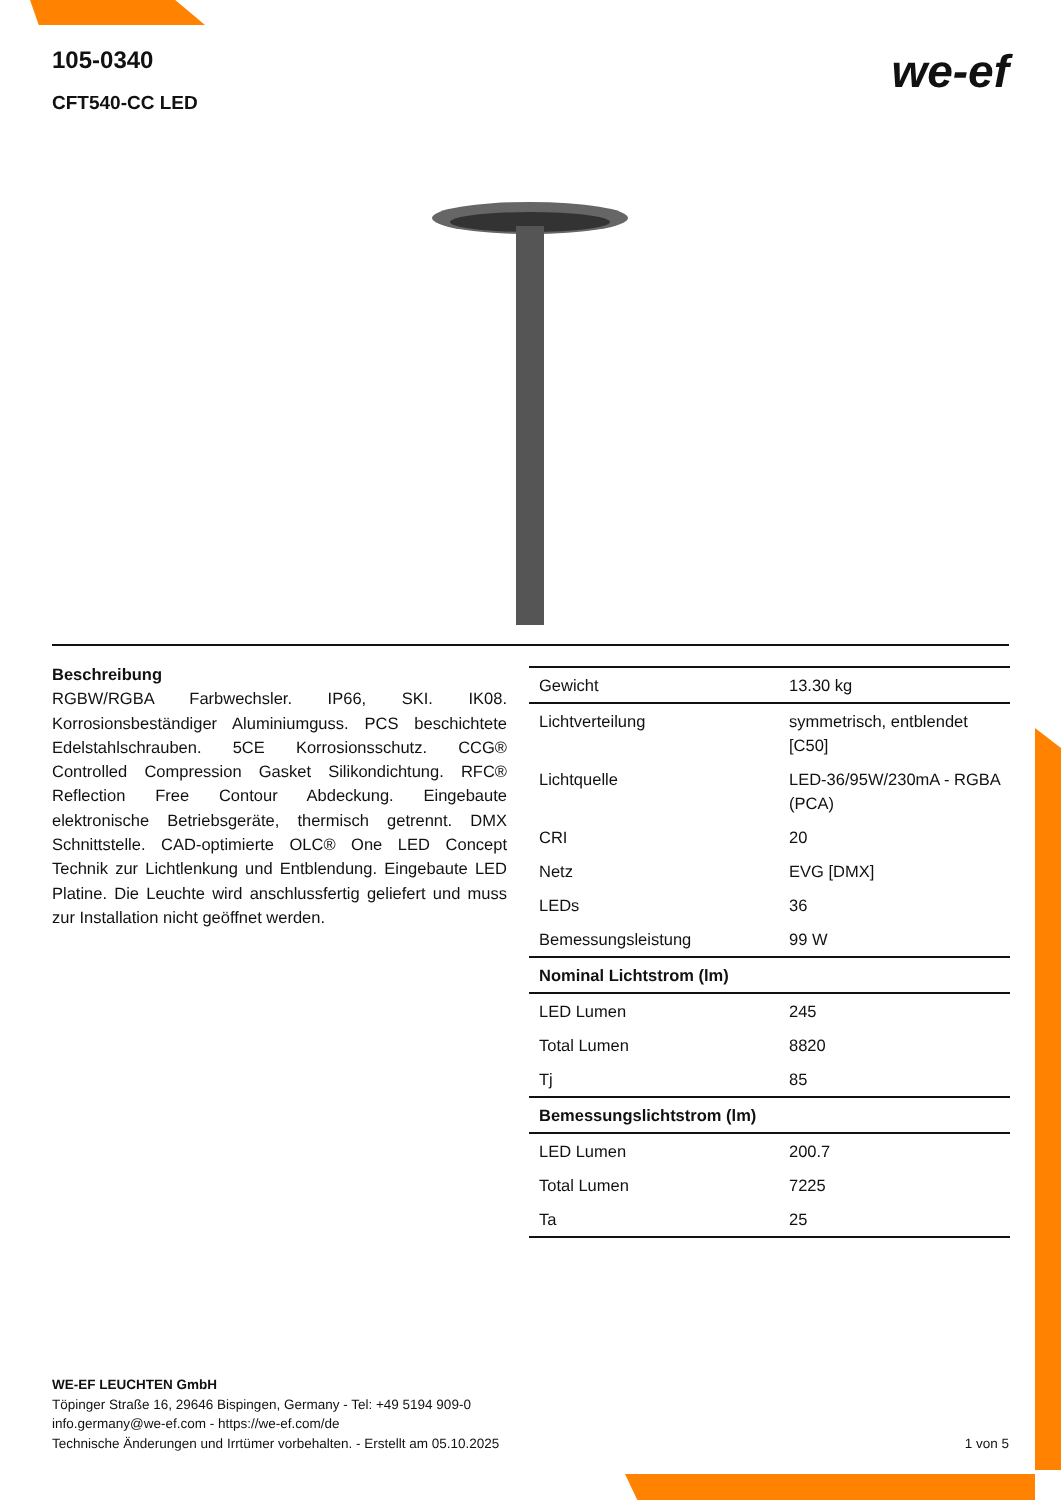105-0340
CFT540-CC LED
we-ef
Beschreibung
RGBW/RGBA Farbwechsler. IP66, SKI. IK08. Korrosionsbeständiger Aluminiumguss. PCS beschichtete Edelstahlschrauben. 5CE Korrosionsschutz. CCG® Controlled Compression Gasket Silikondichtung. RFC® Reflection Free Contour Abdeckung. Eingebaute elektronische Betriebsgeräte, thermisch getrennt. DMX Schnittstelle. CAD-optimierte OLC® One LED Concept Technik zur Lichtlenkung und Entblendung. Eingebaute LED Platine. Die Leuchte wird anschlussfertig geliefert und muss zur Installation nicht geöffnet werden.
| Gewicht | 13.30 kg |
| Lichtverteilung | symmetrisch, entblendet [C50] |
| Lichtquelle | LED-36/95W/230mA - RGBA (PCA) |
| CRI | 20 |
| Netz | EVG [DMX] |
| LEDs | 36 |
| Bemessungsleistung | 99 W |
| Nominal Lichtstrom (lm) | |
| LED Lumen | 245 |
| Total Lumen | 8820 |
| Tj | 85 |
| Bemessungslichtstrom (lm) | |
| LED Lumen | 200.7 |
| Total Lumen | 7225 |
| Ta | 25 |
WE-EF LEUCHTEN GmbH
Töpinger Straße 16, 29646 Bispingen, Germany - Tel: +49 5194 909-0
info.germany@we-ef.com - https://we-ef.com/de
1 von 5 Technische Änderungen und Irrtümer vorbehalten. - Erstellt am 05.10.2025